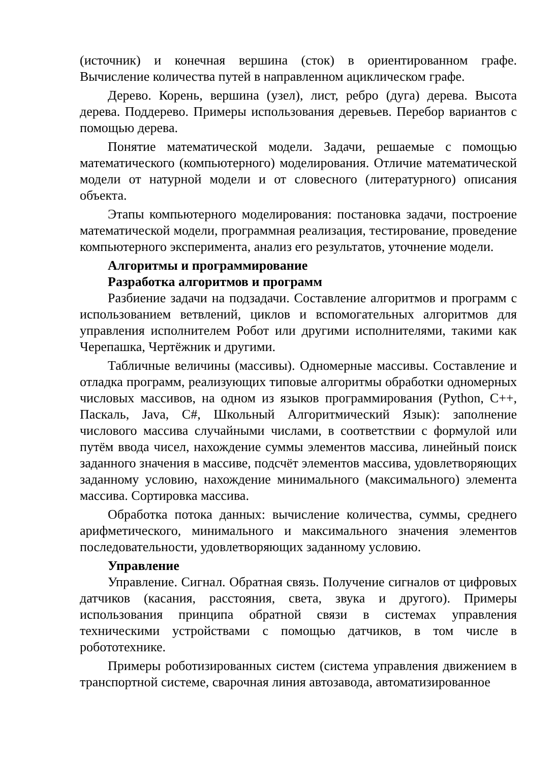(источник) и конечная вершина (сток) в ориентированном графе. Вычисление количества путей в направленном ациклическом графе.
Дерево. Корень, вершина (узел), лист, ребро (дуга) дерева. Высота дерева. Поддерево. Примеры использования деревьев. Перебор вариантов с помощью дерева.
Понятие математической модели. Задачи, решаемые с помощью математического (компьютерного) моделирования. Отличие математической модели от натурной модели и от словесного (литературного) описания объекта.
Этапы компьютерного моделирования: постановка задачи, построение математической модели, программная реализация, тестирование, проведение компьютерного эксперимента, анализ его результатов, уточнение модели.
Алгоритмы и программирование
Разработка алгоритмов и программ
Разбиение задачи на подзадачи. Составление алгоритмов и программ с использованием ветвлений, циклов и вспомогательных алгоритмов для управления исполнителем Робот или другими исполнителями, такими как Черепашка, Чертёжник и другими.
Табличные величины (массивы). Одномерные массивы. Составление и отладка программ, реализующих типовые алгоритмы обработки одномерных числовых массивов, на одном из языков программирования (Python, C++, Паскаль, Java, C#, Школьный Алгоритмический Язык): заполнение числового массива случайными числами, в соответствии с формулой или путём ввода чисел, нахождение суммы элементов массива, линейный поиск заданного значения в массиве, подсчёт элементов массива, удовлетворяющих заданному условию, нахождение минимального (максимального) элемента массива. Сортировка массива.
Обработка потока данных: вычисление количества, суммы, среднего арифметического, минимального и максимального значения элементов последовательности, удовлетворяющих заданному условию.
Управление
Управление. Сигнал. Обратная связь. Получение сигналов от цифровых датчиков (касания, расстояния, света, звука и другого). Примеры использования принципа обратной связи в системах управления техническими устройствами с помощью датчиков, в том числе в робототехнике.
Примеры роботизированных систем (система управления движением в транспортной системе, сварочная линия автозавода, автоматизированное